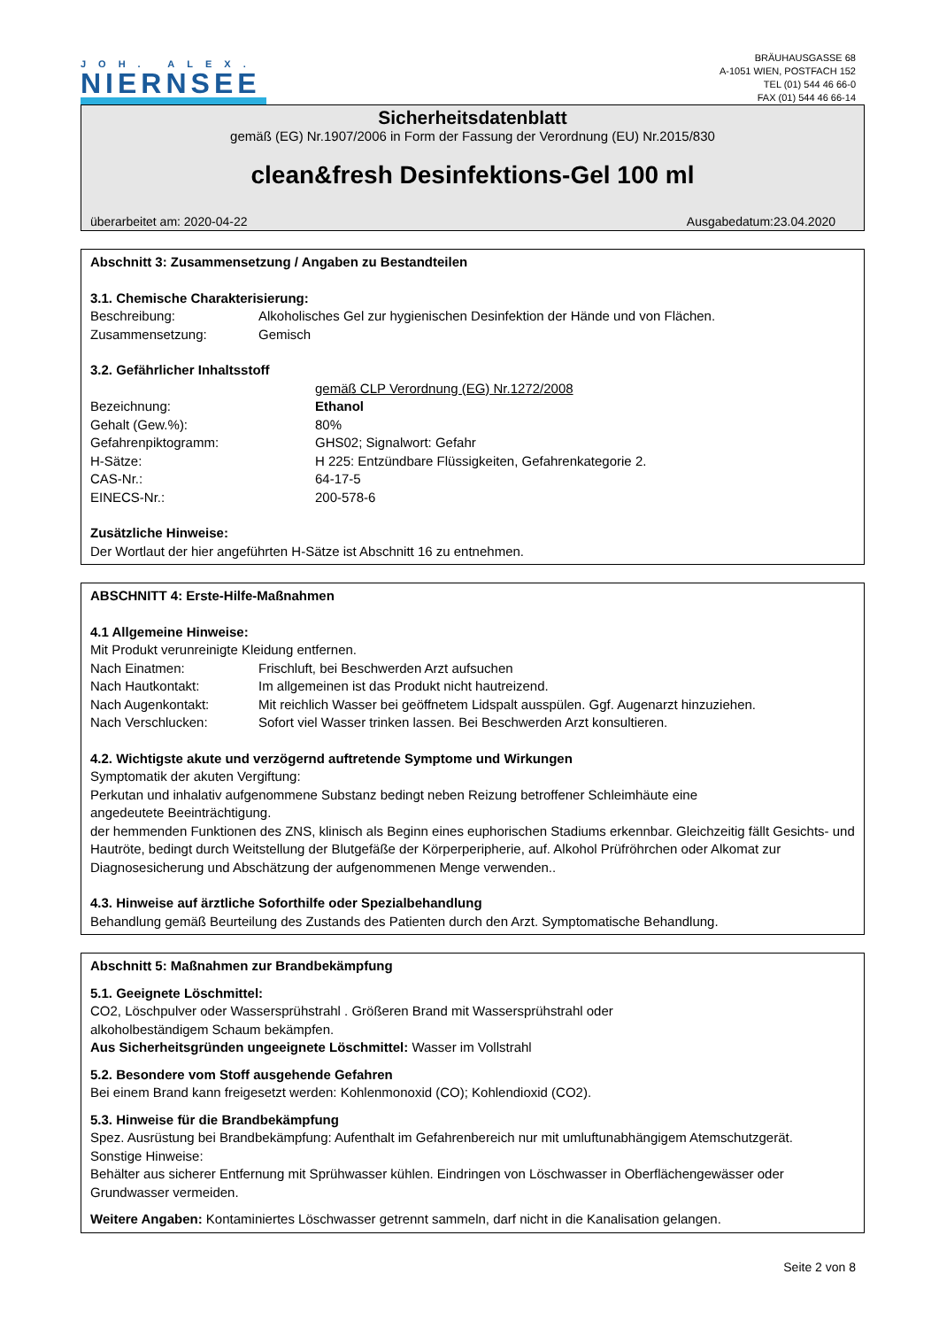JOH. ALEX.
NIERNSEE
BRÄUHAUSGASSE 68
A-1051 WIEN, POSTFACH 152
TEL (01) 544 46 66-0
FAX (01) 544 46 66-14
Sicherheitsdatenblatt
gemäß (EG) Nr.1907/2006 in Form der Fassung der Verordnung (EU) Nr.2015/830
clean&fresh Desinfektions-Gel 100 ml
überarbeitet am: 2020-04-22 Ausgabedatum:23.04.2020
Abschnitt 3: Zusammensetzung / Angaben zu Bestandteilen
3.1. Chemische Charakterisierung:
Beschreibung: Alkoholisches Gel zur hygienischen Desinfektion der Hände und von Flächen.
Zusammensetzung: Gemisch
3.2. Gefährlicher Inhaltsstoff
gemäß CLP Verordnung (EG) Nr.1272/2008
Bezeichnung: Ethanol
Gehalt (Gew.%): 80%
Gefahrenpiktogramm: GHS02; Signalwort: Gefahr
H-Sätze: H 225: Entzündbare Flüssigkeiten, Gefahrenkategorie 2.
CAS-Nr.: 64-17-5
EINECS-Nr.: 200-578-6
Zusätzliche Hinweise:
Der Wortlaut der hier angeführten H-Sätze ist Abschnitt 16 zu entnehmen.
ABSCHNITT 4: Erste-Hilfe-Maßnahmen
4.1 Allgemeine Hinweise:
Mit Produkt verunreinigte Kleidung entfernen.
Nach Einatmen: Frischluft, bei Beschwerden Arzt aufsuchen
Nach Hautkontakt: Im allgemeinen ist das Produkt nicht hautreizend.
Nach Augenkontakt: Mit reichlich Wasser bei geöffnetem Lidspalt ausspülen. Ggf. Augenarzt hinzuziehen.
Nach Verschlucken: Sofort viel Wasser trinken lassen. Bei Beschwerden Arzt konsultieren.
4.2. Wichtigste akute und verzögernd auftretende Symptome und Wirkungen
Symptomatik der akuten Vergiftung:
Perkutan und inhalativ aufgenommene Substanz bedingt neben Reizung betroffener Schleimhäute eine
angedeutete Beeinträchtigung.
der hemmenden Funktionen des ZNS, klinisch als Beginn eines euphorischen Stadiums erkennbar. Gleichzeitig fällt Gesichts- und Hautröte, bedingt durch Weitstellung der Blutgefäße der Körperperipherie, auf. Alkohol Prüfröhrchen oder Alkomat zur Diagnosesicherung und Abschätzung der aufgenommenen Menge verwenden..
4.3. Hinweise auf ärztliche Soforthilfe oder Spezialbehandlung
Behandlung gemäß Beurteilung des Zustands des Patienten durch den Arzt. Symptomatische Behandlung.
Abschnitt 5: Maßnahmen zur Brandbekämpfung
5.1. Geeignete Löschmittel:
CO2, Löschpulver oder Wassersprühstrahl . Größeren Brand mit Wassersprühstrahl oder
alkoholbeständigem Schaum bekämpfen.
Aus Sicherheitsgründen ungeeignete Löschmittel: Wasser im Vollstrahl
5.2. Besondere vom Stoff ausgehende Gefahren
Bei einem Brand kann freigesetzt werden: Kohlenmonoxid (CO); Kohlendioxid (CO2).
5.3. Hinweise für die Brandbekämpfung
Spez. Ausrüstung bei Brandbekämpfung: Aufenthalt im Gefahrenbereich nur mit umluftunabhängigem Atemschutzgerät.
Sonstige Hinweise:
Behälter aus sicherer Entfernung mit Sprühwasser kühlen. Eindringen von Löschwasser in Oberflächengewässer oder Grundwasser vermeiden.
Weitere Angaben: Kontaminiertes Löschwasser getrennt sammeln, darf nicht in die Kanalisation gelangen.
Seite 2 von 8